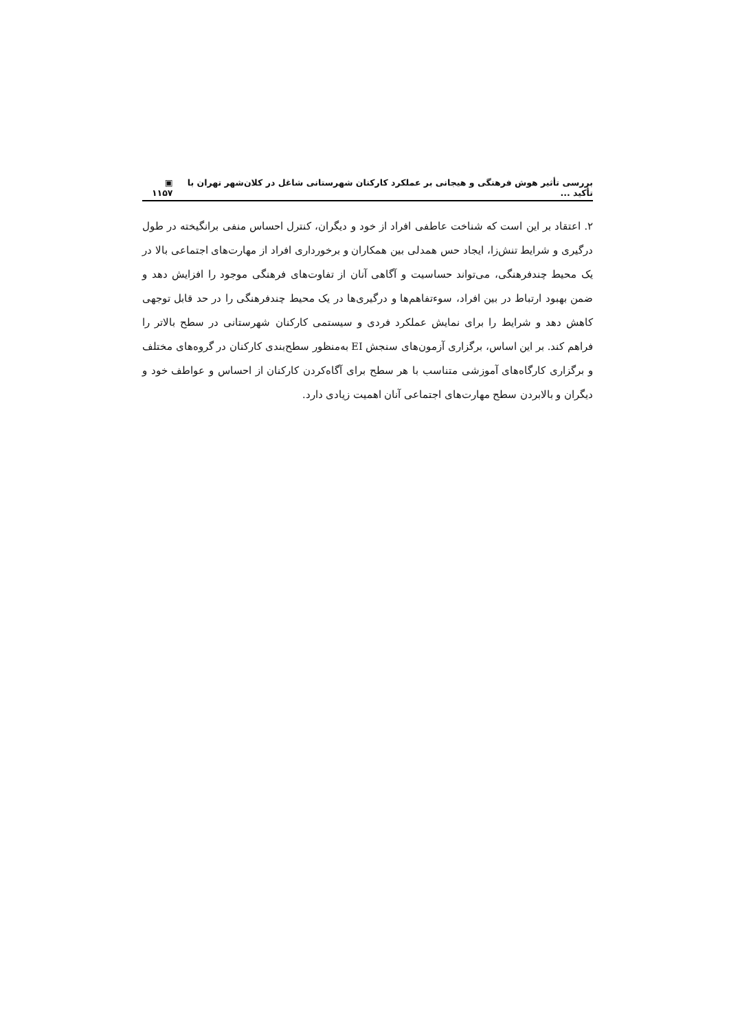بررسی تأثیر هوش فرهنگی و هیجانی بر عملکرد کارکنان شهرستانی شاغل در کلان‌شهر تهران با تأکید ... ▣ ۱۱۵۷
۲. اعتقاد بر این است که شناخت عاطفی افراد از خود و دیگران، کنترل احساس منفی برانگیخته در طول درگیری و شرایط تنش‌زا، ایجاد حس همدلی بین همکاران و برخورداری افراد از مهارت‌های اجتماعی بالا در یک محیط چندفرهنگی، می‌تواند حساسیت و آگاهی آنان از تفاوت‌های فرهنگی موجود را افزایش دهد و ضمن بهبود ارتباط در بین افراد، سوءتفاهم‌ها و درگیری‌ها در یک محیط چندفرهنگی را در حد قابل توجهی کاهش دهد و شرایط را برای نمایش عملکرد فردی و سیستمی کارکنان شهرستانی در سطح بالاتر را فراهم کند. بر این اساس، برگزاری آزمون‌های سنجش EI به‌منظور سطح‌بندی کارکنان در گروه‌های مختلف و برگزاری کارگاه‌های آموزشی متناسب با هر سطح برای آگاه‌کردن کارکنان از احساس و عواطف خود و دیگران و بالابردن سطح مهارت‌های اجتماعی آنان اهمیت زیادی دارد.